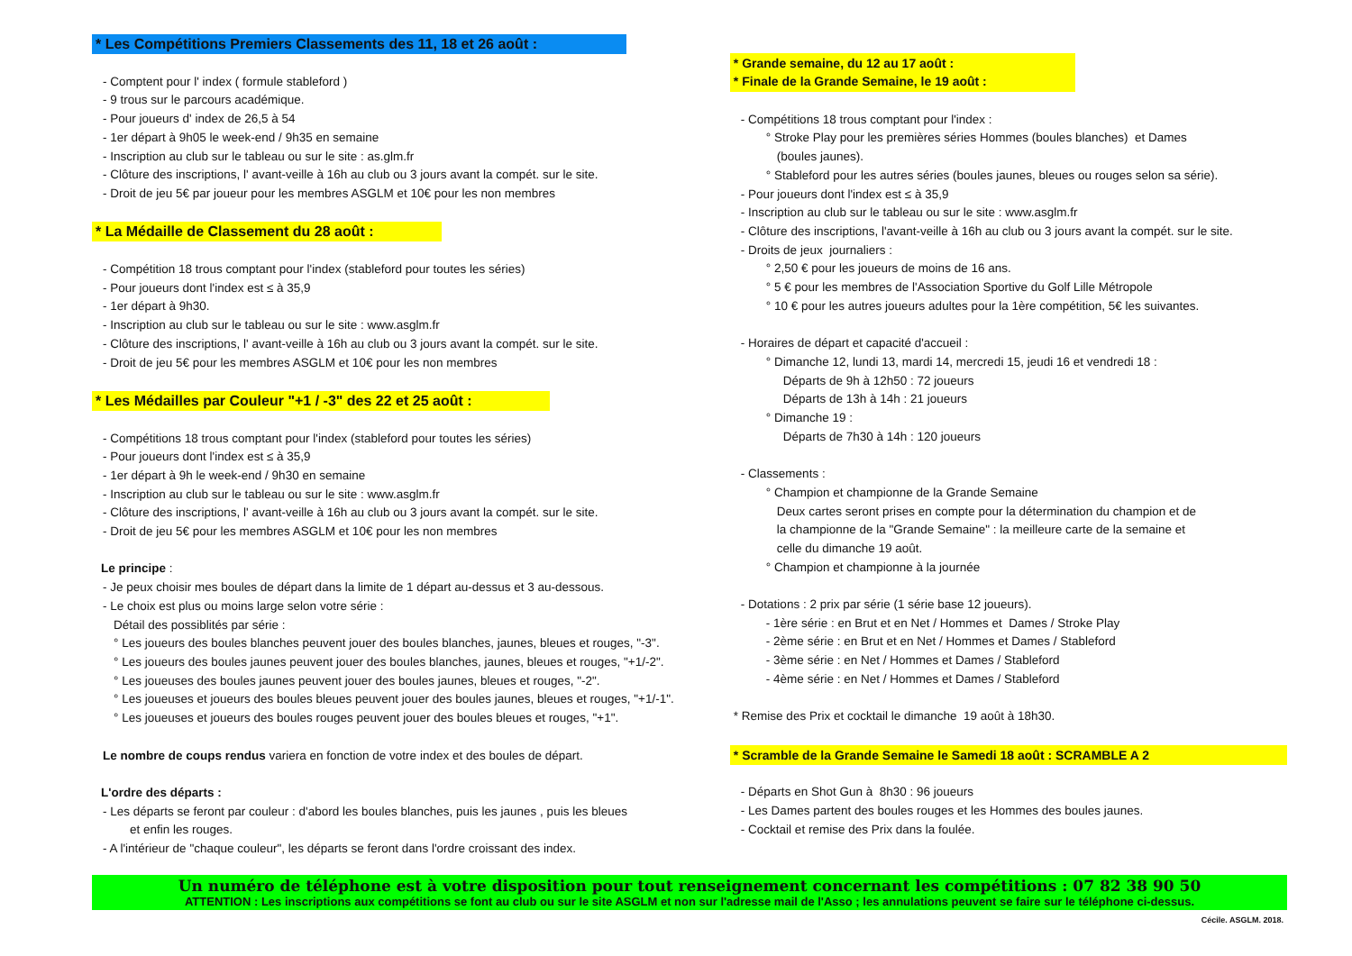* Les Compétitions Premiers Classements des 11, 18 et 26 août :
- Comptent pour l' index ( formule stableford )
- 9 trous sur le parcours académique.
- Pour joueurs d' index de 26,5 à 54
- 1er départ à 9h05 le week-end / 9h35 en semaine
- Inscription au club sur le tableau ou sur le site : as.glm.fr
- Clôture des inscriptions, l' avant-veille à 16h au club ou 3 jours avant la compét. sur le site.
- Droit de jeu 5€ par joueur pour les membres ASGLM et 10€ pour les non membres
* La Médaille de Classement du 28 août :
- Compétition 18 trous comptant pour l'index (stableford pour toutes les séries)
- Pour joueurs dont l'index est ≤ à 35,9
- 1er départ à 9h30.
- Inscription au club sur le tableau ou sur le site : www.asglm.fr
- Clôture des inscriptions, l' avant-veille à 16h au club ou 3 jours avant la compét. sur le site.
- Droit de jeu 5€ pour les membres ASGLM et 10€ pour les non membres
* Les Médailles par Couleur "+1 / -3" des 22 et 25 août :
- Compétitions 18 trous comptant pour l'index (stableford pour toutes les séries)
- Pour joueurs dont l'index est ≤ à 35,9
- 1er départ à 9h le week-end / 9h30 en semaine
- Inscription au club sur le tableau ou sur le site : www.asglm.fr
- Clôture des inscriptions, l' avant-veille à 16h au club ou 3 jours avant la compét. sur le site.
- Droit de jeu 5€ pour les membres ASGLM et 10€ pour les non membres
Le principe :
- Je peux choisir mes boules de départ dans la limite de 1 départ au-dessus et 3 au-dessous.
- Le choix est plus ou moins large selon votre série :
Détail des possiblités par série :
° Les joueurs des boules blanches peuvent jouer des boules blanches, jaunes, bleues et rouges, "-3".
° Les joueurs des boules jaunes peuvent jouer des boules blanches, jaunes, bleues et rouges, "+1/-2".
° Les joueuses des boules jaunes peuvent jouer des boules jaunes, bleues et rouges, "-2".
° Les joueuses et joueurs des boules bleues peuvent jouer des boules jaunes, bleues et rouges, "+1/-1".
° Les joueuses et joueurs des boules rouges peuvent jouer des boules bleues et rouges, "+1".
Le nombre de coups rendus variera en fonction de votre index et des boules de départ.
L'ordre des départs :
- Les départs se feront par couleur : d'abord les boules blanches, puis les jaunes , puis les bleues
et enfin les rouges.
- A l'intérieur de "chaque couleur", les départs se feront dans l'ordre croissant des index.
* Grande semaine, du 12 au 17 août :
* Finale de la Grande Semaine, le 19 août :
- Compétitions 18 trous comptant pour l'index :
° Stroke Play pour les premières séries Hommes (boules blanches) et Dames
(boules jaunes).
° Stableford pour les autres séries (boules jaunes, bleues ou rouges selon sa série).
- Pour joueurs dont l'index est ≤ à 35,9
- Inscription au club sur le tableau ou sur le site : www.asglm.fr
- Clôture des inscriptions, l'avant-veille à 16h au club ou 3 jours avant la compét. sur le site.
- Droits de jeux journaliers :
° 2,50 € pour les joueurs de moins de 16 ans.
° 5 € pour les membres de l'Association Sportive du Golf Lille Métropole
° 10 € pour les autres joueurs adultes pour la 1ère compétition, 5€ les suivantes.
- Horaires de départ et capacité d'accueil :
° Dimanche 12, lundi 13, mardi 14, mercredi 15, jeudi 16 et vendredi 18 :
Départs de 9h à 12h50 : 72 joueurs
Départs de 13h à 14h : 21 joueurs
° Dimanche 19 :
Départs de 7h30 à 14h : 120 joueurs
- Classements :
° Champion et championne de la Grande Semaine
Deux cartes seront prises en compte pour la détermination du champion et de
la championne de la "Grande Semaine" : la meilleure carte de la semaine et
celle du dimanche 19 août.
° Champion et championne à la journée
- Dotations : 2 prix par série (1 série base 12 joueurs).
- 1ère série : en Brut et en Net / Hommes et Dames / Stroke Play
- 2ème série : en Brut et en Net / Hommes et Dames / Stableford
- 3ème série : en Net / Hommes et Dames / Stableford
- 4ème série : en Net / Hommes et Dames / Stableford
* Remise des Prix et cocktail le dimanche 19 août à 18h30.
* Scramble de la Grande Semaine le Samedi 18 août : SCRAMBLE A 2
- Départs en Shot Gun à 8h30 : 96 joueurs
- Les Dames partent des boules rouges et les Hommes des boules jaunes.
- Cocktail et remise des Prix dans la foulée.
Un numéro de téléphone est à votre disposition pour tout renseignement concernant les compétitions : 07 82 38 90 50
ATTENTION : Les inscriptions aux compétitions se font au club ou sur le site ASGLM et non sur l'adresse mail de l'Asso ; les annulations peuvent se faire sur le téléphone ci-dessus.
Cécile. ASGLM. 2018.